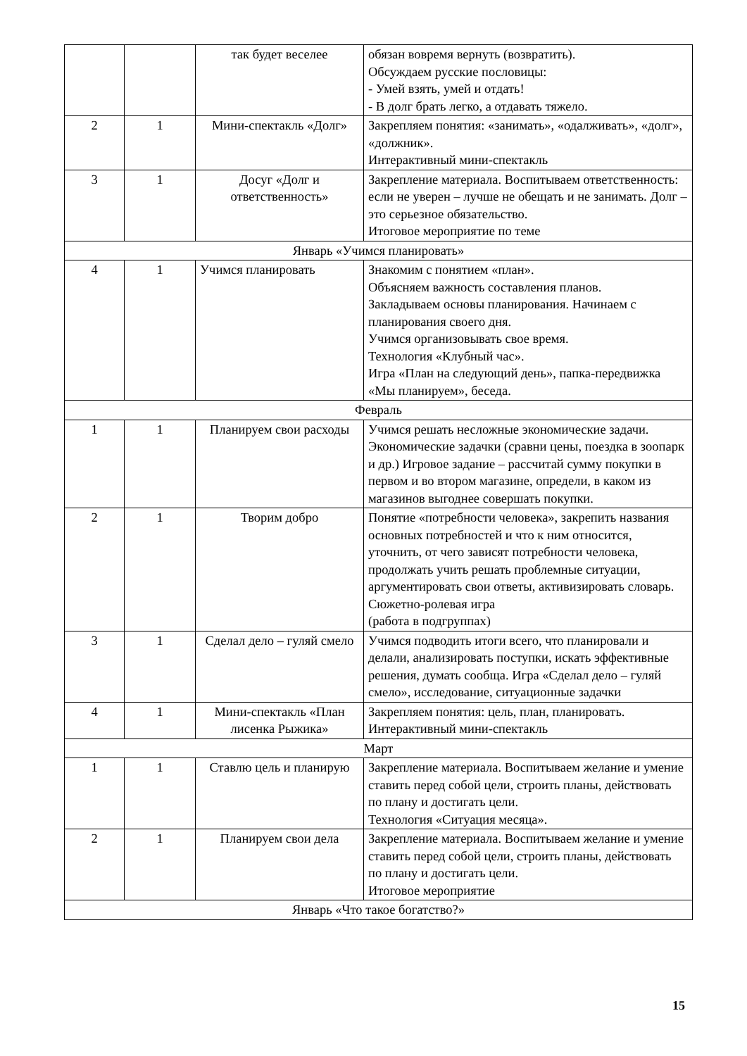| | | так будет веселее | обязан вовремя вернуть (возвратить). Обсуждаем русские пословицы: - Умей взять, умей и отдать! - В долг брать легко, а отдавать тяжело. |
| 2 | 1 | Мини-спектакль «Долг» | Закрепляем понятия: «занимать», «одалживать», «долг», «должник». Интерактивный мини-спектакль |
| 3 | 1 | Досуг «Долг и ответственность» | Закрепление материала. Воспитываем ответственность: если не уверен – лучше не обещать и не занимать. Долг – это серьезное обязательство. Итоговое мероприятие по теме |
| Январь «Учимся планировать» | | | |
| 4 | 1 | Учимся планировать | Знакомим с понятием «план». Объясняем важность составления планов. Закладываем основы планирования. Начинаем с планирования своего дня. Учимся организовывать свое время. Технология «Клубный час». Игра «План на следующий день», папка-передвижка «Мы планируем», беседа. |
| Февраль | | | |
| 1 | 1 | Планируем свои расходы | Учимся решать несложные экономические задачи. Экономические задачки (сравни цены, поездка в зоопарк и др.) Игровое задание – рассчитай сумму покупки в первом и во втором магазине, определи, в каком из магазинов выгоднее совершать покупки. |
| 2 | 1 | Творим добро | Понятие «потребности человека», закрепить названия основных потребностей и что к ним относится, уточнить, от чего зависят потребности человека, продолжать учить решать проблемные ситуации, аргументировать свои ответы, активизировать словарь. Сюжетно-ролевая игра (работа в подгруппах) |
| 3 | 1 | Сделал дело – гуляй смело | Учимся подводить итоги всего, что планировали и делали, анализировать поступки, искать эффективные решения, думать сообща. Игра «Сделал дело – гуляй смело», исследование, ситуационные задачки |
| 4 | 1 | Мини-спектакль «План лисенка Рыжика» | Закрепляем понятия: цель, план, планировать. Интерактивный мини-спектакль |
| Март | | | |
| 1 | 1 | Ставлю цель и планирую | Закрепление материала. Воспитываем желание и умение ставить перед собой цели, строить планы, действовать по плану и достигать цели. Технология «Ситуация месяца». |
| 2 | 1 | Планируем свои дела | Закрепление материала. Воспитываем желание и умение ставить перед собой цели, строить планы, действовать по плану и достигать цели. Итоговое мероприятие |
| Январь «Что такое богатство?» | | | |
15